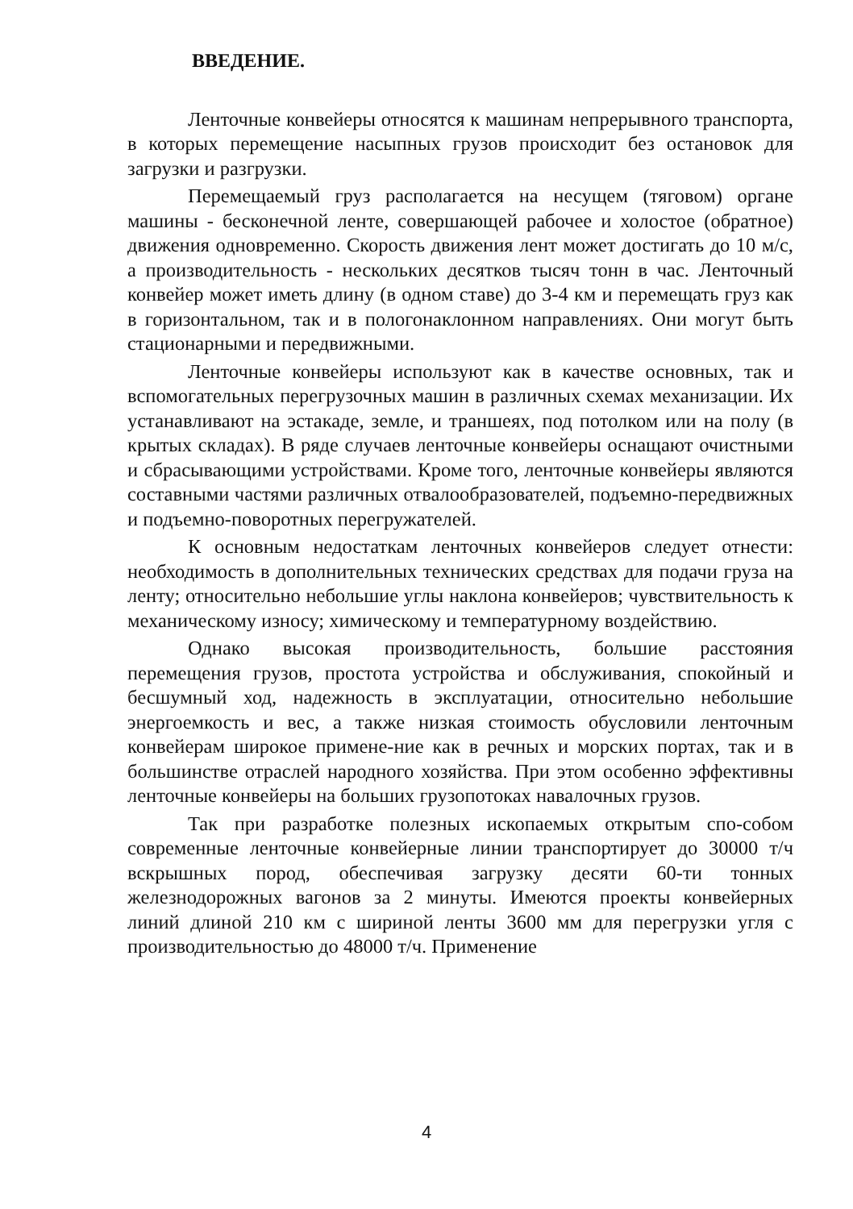ВВЕДЕНИЕ.
Ленточные конвейеры относятся к машинам непрерывного транспорта, в которых перемещение насыпных грузов происходит без остановок для загрузки и разгрузки.
Перемещаемый груз располагается на несущем (тяговом) органе машины - бесконечной ленте, совершающей рабочее и холостое (обратное) движения одновременно. Скорость движения лент может достигать до 10 м/с, а производительность - нескольких десятков тысяч тонн в час. Ленточный конвейер может иметь длину (в одном ставе) до 3-4 км и перемещать груз как в горизонтальном, так и в пологонаклонном направлениях. Они могут быть стационарными и передвижными.
Ленточные конвейеры используют как в качестве основных, так и вспомогательных перегрузочных машин в различных схемах механизации. Их устанавливают на эстакаде, земле, и траншеях, под потолком или на полу (в крытых складах). В ряде случаев ленточные конвейеры оснащают очистными и сбрасывающими устройствами. Кроме того, ленточные конвейеры являются составными частями различных отвалообразователей, подъемно-передвижных и подъемно-поворотных перегружателей.
К основным недостаткам ленточных конвейеров следует отнести: необходимость в дополнительных технических средствах для подачи груза на ленту; относительно небольшие углы наклона конвейеров; чувствительность к механическому износу; химическому и температурному воздействию.
Однако высокая производительность, большие расстояния перемещения грузов, простота устройства и обслуживания, спокойный и бесшумный ход, надежность в эксплуатации, относительно небольшие энергоемкость и вес, а также низкая стоимость обусловили ленточным конвейерам широкое примене-ние как в речных и морских портах, так и в большинстве отраслей народного хозяйства. При этом особенно эффективны ленточные конвейеры на больших грузопотоках навалочных грузов.
Так при разработке полезных ископаемых открытым спо-собом современные ленточные конвейерные линии транспортирует до 30000 т/ч вскрышных пород, обеспечивая загрузку десяти 60-ти тонных железнодорожных вагонов за 2 минуты. Имеются проекты конвейерных линий длиной 210 км с шириной ленты 3600 мм для перегрузки угля с производительностью до 48000 т/ч. Применение
4